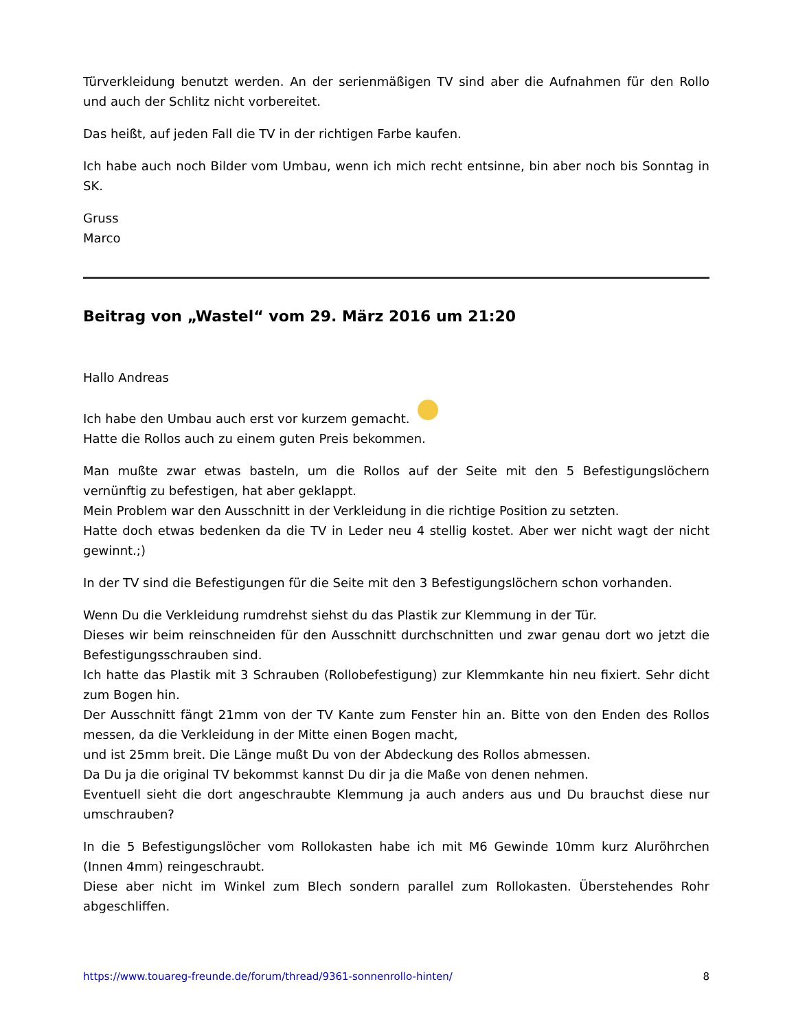Türverkleidung benutzt werden. An der serienmäßigen TV sind aber die Aufnahmen für den Rollo und auch der Schlitz nicht vorbereitet.
Das heißt, auf jeden Fall die TV in der richtigen Farbe kaufen.
Ich habe auch noch Bilder vom Umbau, wenn ich mich recht entsinne, bin aber noch bis Sonntag in SK.
Gruss
Marco
Beitrag von „Wastel“ vom 29. März 2016 um 21:20
Hallo Andreas
Ich habe den Umbau auch erst vor kurzem gemacht.
Hatte die Rollos auch zu einem guten Preis bekommen.
Man mußte zwar etwas basteln, um die Rollos auf der Seite mit den 5 Befestigungslöchern vernünftig zu befestigen, hat aber geklappt.
Mein Problem war den Ausschnitt in der Verkleidung in die richtige Position zu setzten.
Hatte doch etwas bedenken da die TV in Leder neu 4 stellig kostet. Aber wer nicht wagt der nicht gewinnt.;)
In der TV sind die Befestigungen für die Seite mit den 3 Befestigungslöchern schon vorhanden.
Wenn Du die Verkleidung rumdrehst siehst du das Plastik zur Klemmung in der Tür.
Dieses wir beim reinschneiden für den Ausschnitt durchschnitten und zwar genau dort wo jetzt die Befestigungsschrauben sind.
Ich hatte das Plastik mit 3 Schrauben (Rollobefestigung) zur Klemmkante hin neu fixiert. Sehr dicht zum Bogen hin.
Der Ausschnitt fängt 21mm von der TV Kante zum Fenster hin an. Bitte von den Enden des Rollos messen, da die Verkleidung in der Mitte einen Bogen macht,
und ist 25mm breit. Die Länge mußt Du von der Abdeckung des Rollos abmessen.
Da Du ja die original TV bekommst kannst Du dir ja die Maße von denen nehmen.
Eventuell sieht die dort angeschraubte Klemmung ja auch anders aus und Du brauchst diese nur umschrauben?
In die 5 Befestigungslöcher vom Rollokasten habe ich mit M6 Gewinde 10mm kurz Aluröhrchen (Innen 4mm) reingeschraubt.
Diese aber nicht im Winkel zum Blech sondern parallel zum Rollokasten. Überstehendes Rohr abgeschliffen.
https://www.touareg-freunde.de/forum/thread/9361-sonnenrollo-hinten/ 8